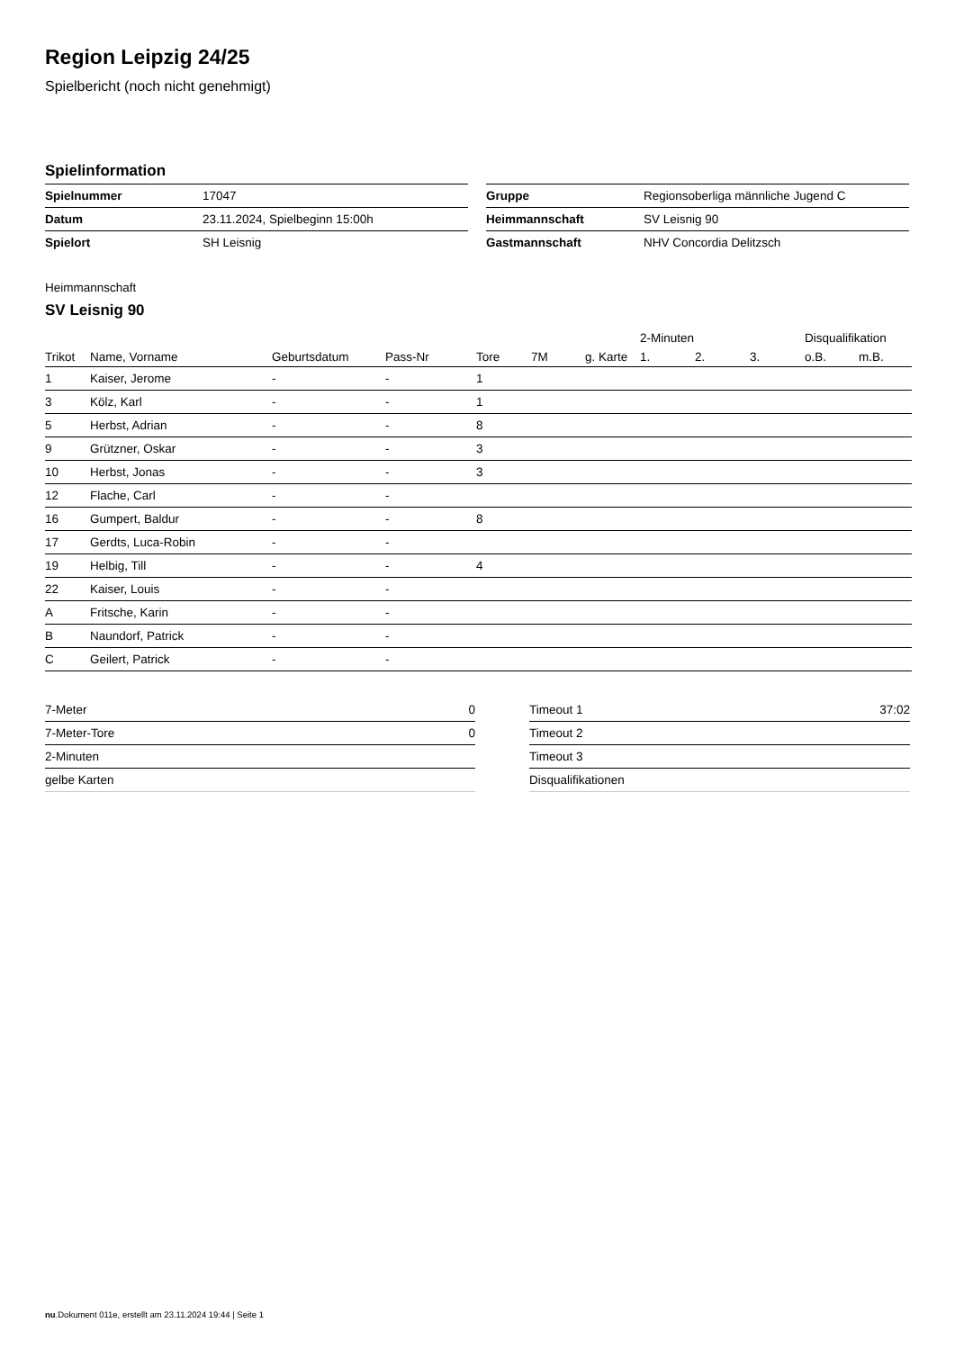Region Leipzig 24/25
Spielbericht (noch nicht genehmigt)
Spielinformation
| Spielnummer | 17047 |
| Datum | 23.11.2024, Spielbeginn 15:00h |
| Spielort | SH Leisnig |
| Gruppe | Regionsoberliga männliche Jugend C |
| Heimmannschaft | SV Leisnig 90 |
| Gastmannschaft | NHV Concordia Delitzsch |
Heimmannschaft
SV Leisnig 90
| | | | | | | | 2-Minuten | | | Disqualifikation | |
| --- | --- | --- | --- | --- | --- | --- | --- | --- | --- | --- | --- |
| Trikot | Name, Vorname | Geburtsdatum | Pass-Nr | Tore | 7M | g. Karte | 1. | 2. | 3. | o.B. | m.B. |
| 1 | Kaiser, Jerome | - | - | 1 | | | | | | | |
| 3 | Kölz, Karl | - | - | 1 | | | | | | | |
| 5 | Herbst, Adrian | - | - | 8 | | | | | | | |
| 9 | Grützner, Oskar | - | - | 3 | | | | | | | |
| 10 | Herbst, Jonas | - | - | 3 | | | | | | | |
| 12 | Flache, Carl | - | - | | | | | | | | |
| 16 | Gumpert, Baldur | - | - | 8 | | | | | | | |
| 17 | Gerdts, Luca-Robin | - | - | | | | | | | | |
| 19 | Helbig, Till | - | - | 4 | | | | | | | |
| 22 | Kaiser, Louis | - | - | | | | | | | | |
| A | Fritsche, Karin | - | - | | | | | | | | |
| B | Naundorf, Patrick | - | - | | | | | | | | |
| C | Geilert, Patrick | - | - | | | | | | | | |
| 7-Meter | 0 |
| 7-Meter-Tore | 0 |
| 2-Minuten | |
| gelbe Karten | |
| Timeout 1 | 37:02 |
| Timeout 2 | |
| Timeout 3 | |
| Disqualifikationen | |
nu.Dokument 011e, erstellt am 23.11.2024 19:44 | Seite 1